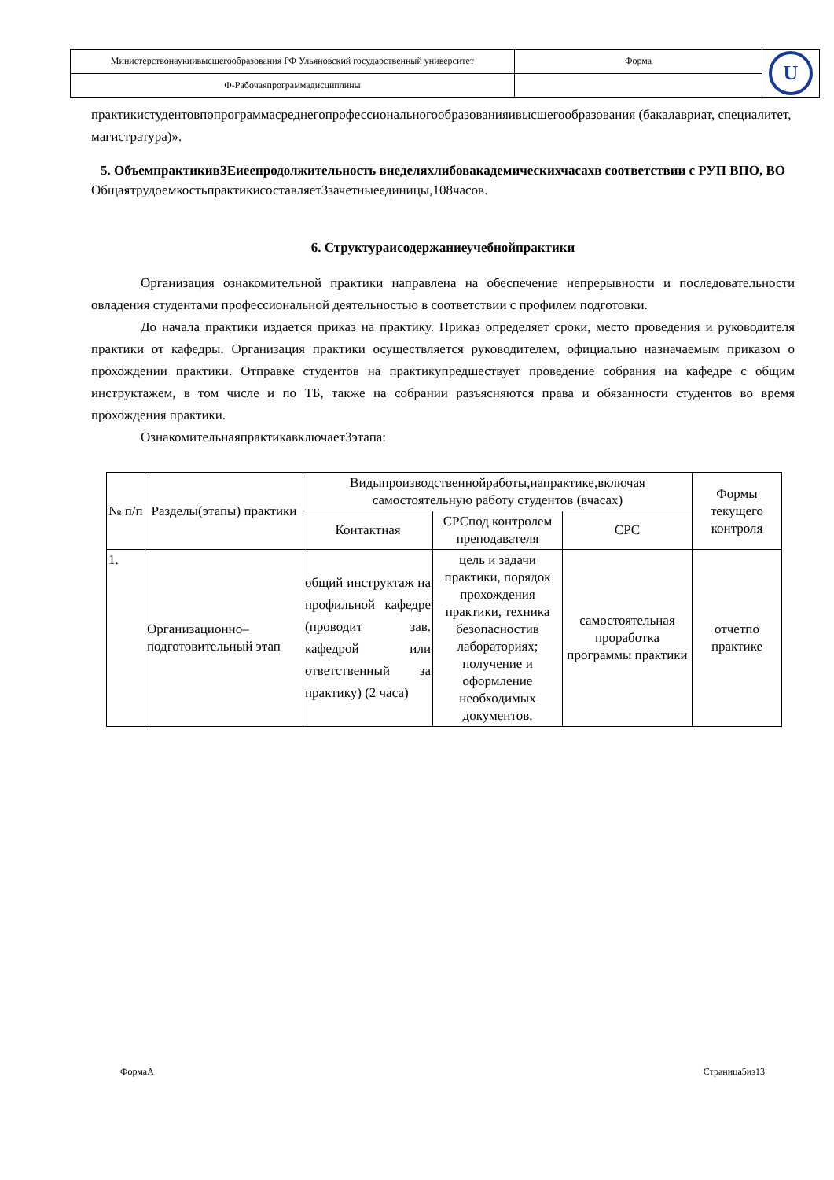| Министерствонаукиивысшегообразования РФ Ульяновский государственный университет | Форма | U |
| Ф-Рабочаяпрограммадисциплины | | |
практикистудентовпопрограммасреднегопрофессиональногообразованияивысшегообразования (бакалавриат, специалитет, магистратура)».
5. ОбъемпрактикивЗЕиеепродолжительность внеделяхлибовакадемическихчасахв соответствии с РУП ВПО, ВО
Общаятрудоемкостьпрактикисоставляет3зачетныеединицы,108часов.
6. Структураисодержаниеучебнойпрактики
Организация ознакомительной практики направлена на обеспечение непрерывности и последовательности овладения студентами профессиональной деятельностью в соответствии с профилем подготовки.
До начала практики издается приказ на практику. Приказ определяет сроки, место проведения и руководителя практики от кафедры. Организация практики осуществляется руководителем, официально назначаемым приказом о прохождении практики. Отправке студентов на практикупредшествует проведение собрания на кафедре с общим инструктажем, в том числе и по ТБ, также на собрании разъясняются права и обязанности студентов во время прохождения практики.
Ознакомительнаяпрактикавключает3этапа:
| № п/п | Разделы(этапы) практики | Видыпроизводственнойработы,напрактике,включая самостоятельную работу студентов (вчасах) | | | Формы текущего контроля |
| --- | --- | --- | --- | --- | --- |
| | | Контактная | СРСпод контролем преподавателя | СРС | |
| 1. | Организационно–подготовительный этап | общий инструктаж на профильной кафедре (проводит зав. кафедрой или ответственный за практику) (2 часа) | цель и задачи практики, порядок прохождения практики, техника безопасностив лабораториях; получение и оформление необходимых документов. | самостоятельная проработка программы практики | отчетпо практике |
ФормаА Страница5из13